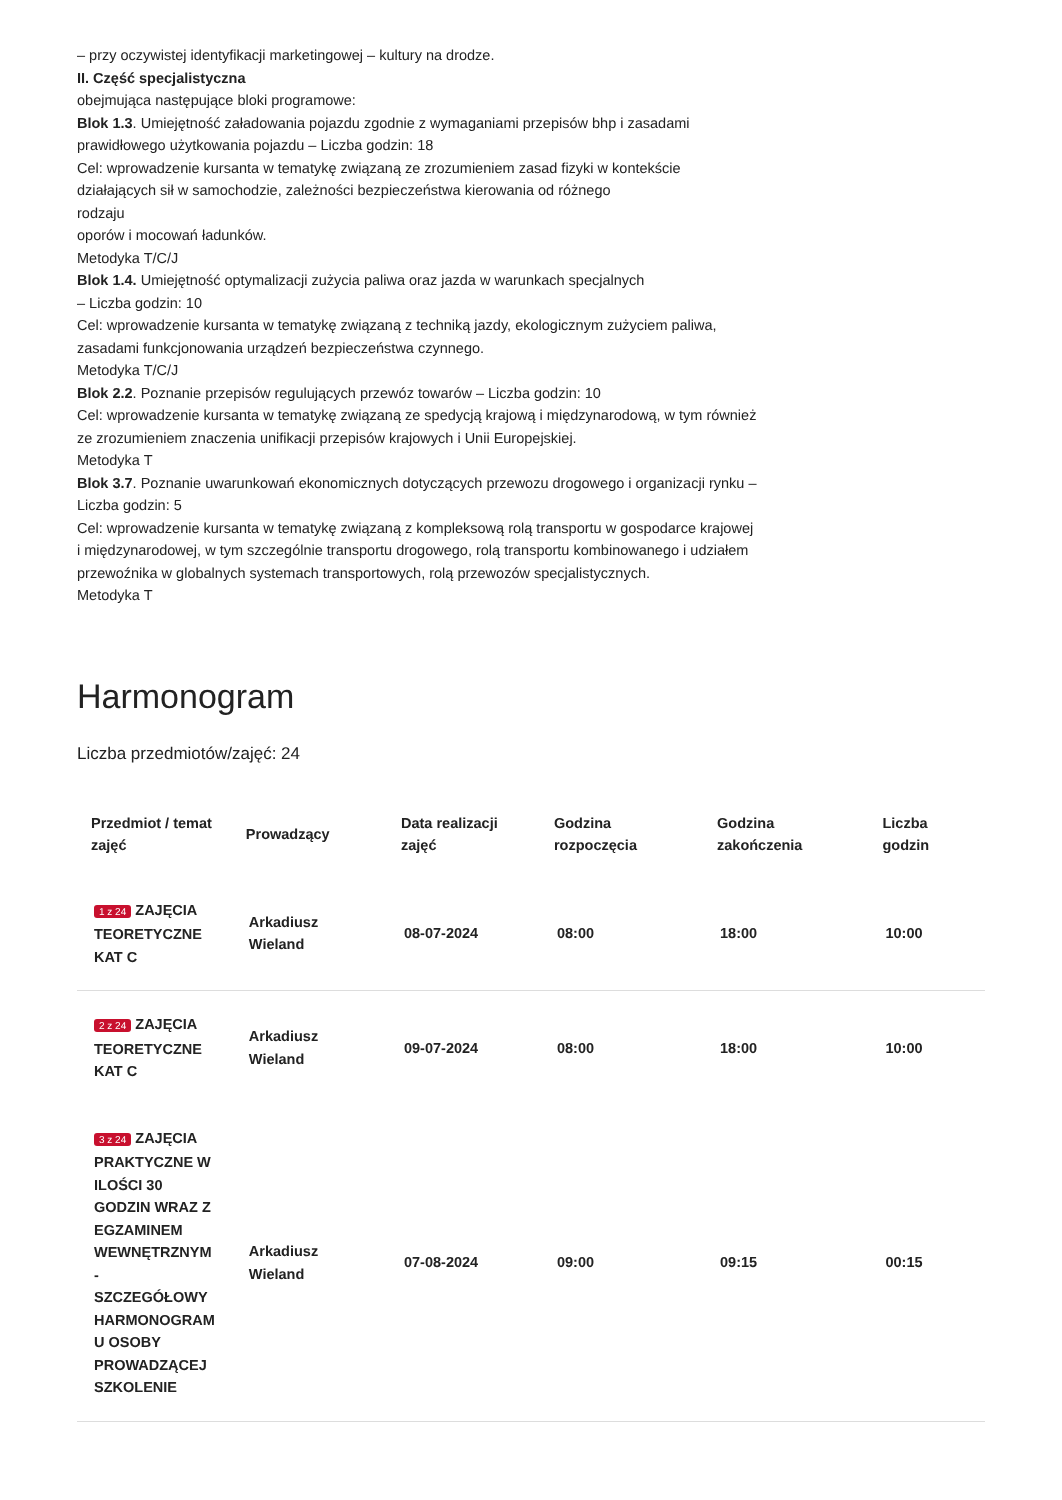– przy oczywistej identyfikacji marketingowej – kultury na drodze.
II. Część specjalistyczna
obejmująca następujące bloki programowe:
Blok 1.3. Umiejętność załadowania pojazdu zgodnie z wymaganiami przepisów bhp i zasadami prawidłowego użytkowania pojazdu – Liczba godzin: 18
Cel: wprowadzenie kursanta w tematykę związaną ze zrozumieniem zasad fizyki w kontekście działających sił w samochodzie, zależności bezpieczeństwa kierowania od różnego
rodzaju
oporów i mocowań ładunków.
Metodyka T/C/J
Blok 1.4. Umiejętność optymalizacji zużycia paliwa oraz jazda w warunkach specjalnych
– Liczba godzin: 10
Cel: wprowadzenie kursanta w tematykę związaną z techniką jazdy, ekologicznym zużyciem paliwa, zasadami funkcjonowania urządzeń bezpieczeństwa czynnego.
Metodyka T/C/J
Blok 2.2. Poznanie przepisów regulujących przewóz towarów – Liczba godzin: 10
Cel: wprowadzenie kursanta w tematykę związaną ze spedycją krajową i międzynarodową, w tym również ze zrozumieniem znaczenia unifikacji przepisów krajowych i Unii Europejskiej.
Metodyka T
Blok 3.7. Poznanie uwarunkowań ekonomicznych dotyczących przewozu drogowego i organizacji rynku – Liczba godzin: 5
Cel: wprowadzenie kursanta w tematykę związaną z kompleksową rolą transportu w gospodarce krajowej i międzynarodowej, w tym szczególnie transportu drogowego, rolą transportu kombinowanego i udziałem przewoźnika w globalnych systemach transportowych, rolą przewozów specjalistycznych.
Metodyka T
Harmonogram
Liczba przedmiotów/zajęć: 24
| Przedmiot / temat zajęć | Prowadzący | Data realizacji zajęć | Godzina rozpoczęcia | Godzina zakończenia | Liczba godzin |
| --- | --- | --- | --- | --- | --- |
| 1 z 24 ZAJĘCIA TEORETYCZNE KAT C | Arkadiusz Wieland | 08-07-2024 | 08:00 | 18:00 | 10:00 |
| 2 z 24 ZAJĘCIA TEORETYCZNE KAT C | Arkadiusz Wieland | 09-07-2024 | 08:00 | 18:00 | 10:00 |
| 3 z 24 ZAJĘCIA PRAKTYCZNE W ILOŚCI 30 GODZIN WRAZ Z EGZAMINEM WEWNĘTRZNYM - SZCZEGÓŁOWY HARMONOGRAM U OSOBY PROWADZĄCEJ SZKOLENIE | Arkadiusz Wieland | 07-08-2024 | 09:00 | 09:15 | 00:15 |